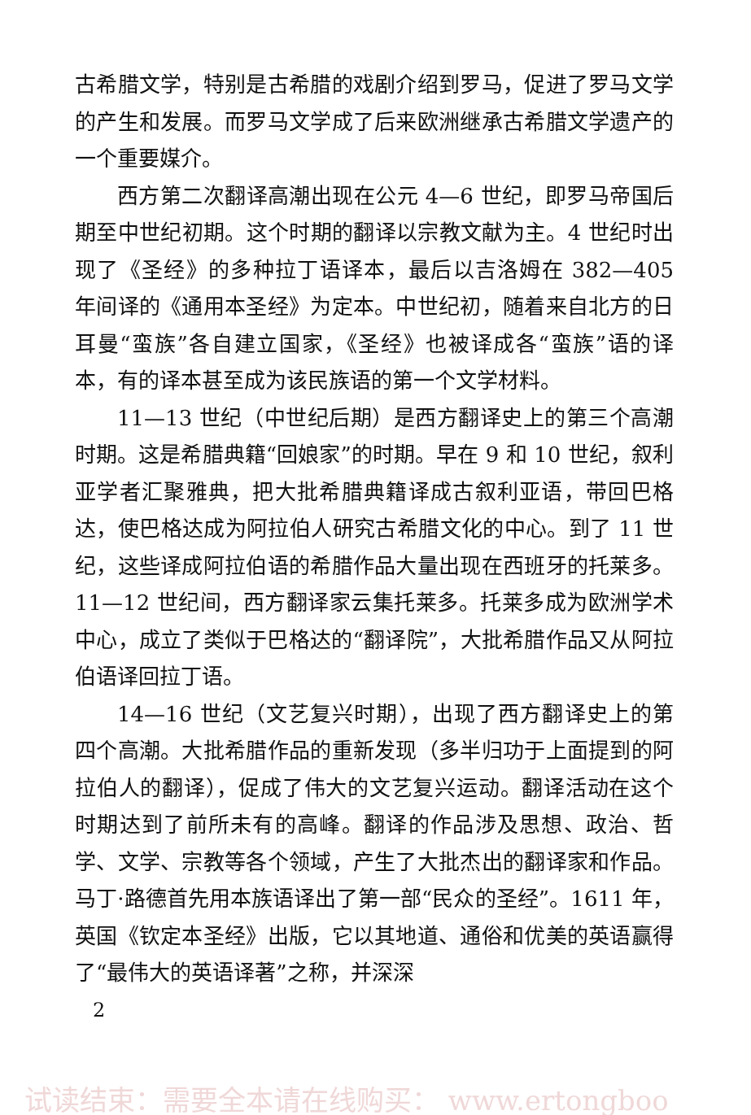古希腊文学，特别是古希腊的戏剧介绍到罗马，促进了罗马文学的产生和发展。而罗马文学成了后来欧洲继承古希腊文学遗产的一个重要媒介。
西方第二次翻译高潮出现在公元 4—6 世纪，即罗马帝国后期至中世纪初期。这个时期的翻译以宗教文献为主。4 世纪时出现了《圣经》的多种拉丁语译本，最后以吉洛姆在 382—405 年间译的《通用本圣经》为定本。中世纪初，随着来自北方的日耳曼“蛮族”各自建立国家，《圣经》也被译成各“蛮族”语的译本，有的译本甚至成为该民族语的第一个文学材料。
11—13 世纪（中世纪后期）是西方翻译史上的第三个高潮时期。这是希腊典籍“回娘家”的时期。早在 9 和 10 世纪，叙利亚学者汇聚雅典，把大批希腊典籍译成古叙利亚语，带回巴格达，使巴格达成为阿拉伯人研究古希腊文化的中心。到了 11 世纪，这些译成阿拉伯语的希腊作品大量出现在西班牙的托莱多。11—12 世纪间，西方翻译家云集托莱多。托莱多成为欧洲学术中心，成立了类似于巴格达的“翻译院”，大批希腊作品又从阿拉伯语译回拉丁语。
14—16 世纪（文艺复兴时期），出现了西方翻译史上的第四个高潮。大批希腊作品的重新发现（多半归功于上面提到的阿拉伯人的翻译），促成了伟大的文艺复兴运动。翻译活动在这个时期达到了前所未有的高峰。翻译的作品涉及思想、政治、哲学、文学、宗教等各个领域，产生了大批杰出的翻译家和作品。马丁·路德首先用本族语译出了第一部“民众的圣经”。1611 年，英国《钦定本圣经》出版，它以其地道、通俗和优美的英语赢得了“最伟大的英语译著”之称，并深深
2
试读结束：需要全本请在线购买： www.ertongboo